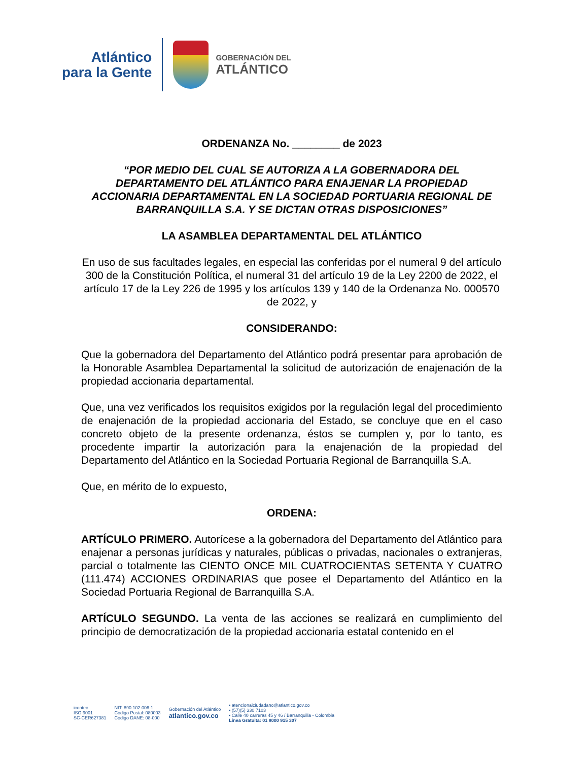Atlántico
para la Gente
GOBERNACIÓN DEL
ATLÁNTICO
ORDENANZA No. ________ de 2023
“POR MEDIO DEL CUAL SE AUTORIZA A LA GOBERNADORA DEL DEPARTAMENTO DEL ATLÁNTICO PARA ENAJENAR LA PROPIEDAD ACCIONARIA DEPARTAMENTAL EN LA SOCIEDAD PORTUARIA REGIONAL DE BARRANQUILLA S.A. Y SE DICTAN OTRAS DISPOSICIONES”
LA ASAMBLEA DEPARTAMENTAL DEL ATLÁNTICO
En uso de sus facultades legales, en especial las conferidas por el numeral 9 del artículo 300 de la Constitución Política, el numeral 31 del artículo 19 de la Ley 2200 de 2022, el artículo 17 de la Ley 226 de 1995 y los artículos 139 y 140 de la Ordenanza No. 000570 de 2022, y
CONSIDERANDO:
Que la gobernadora del Departamento del Atlántico podrá presentar para aprobación de la Honorable Asamblea Departamental la solicitud de autorización de enajenación de la propiedad accionaria departamental.
Que, una vez verificados los requisitos exigidos por la regulación legal del procedimiento de enajenación de la propiedad accionaria del Estado, se concluye que en el caso concreto objeto de la presente ordenanza, éstos se cumplen y, por lo tanto, es procedente impartir la autorización para la enajenación de la propiedad del Departamento del Atlántico en la Sociedad Portuaria Regional de Barranquilla S.A.
Que, en mérito de lo expuesto,
ORDENA:
ARTÍCULO PRIMERO. Autorícese a la gobernadora del Departamento del Atlántico para enajenar a personas jurídicas y naturales, públicas o privadas, nacionales o extranjeras, parcial o totalmente las CIENTO ONCE MIL CUATROCIENTAS SETENTA Y CUATRO (111.474) ACCIONES ORDINARIAS que posee el Departamento del Atlántico en la Sociedad Portuaria Regional de Barranquilla S.A.
ARTÍCULO SEGUNDO. La venta de las acciones se realizará en cumplimiento del principio de democratización de la propiedad accionaria estatal contenido en el
icontec
ISO 9001
SC-CER627381
NIT: 890.102.006-1
Código Postal: 080003
Código DANE: 08-000
Gobernación del Atlántico
atlantico.gov.co
• atencionalciudadano@atlantico.gov.co
• (57)(5) 330 7103
• Calle 40 carreras 45 y 46 / Barranquilla - Colombia
Línea Gratuita: 01 8000 915 307